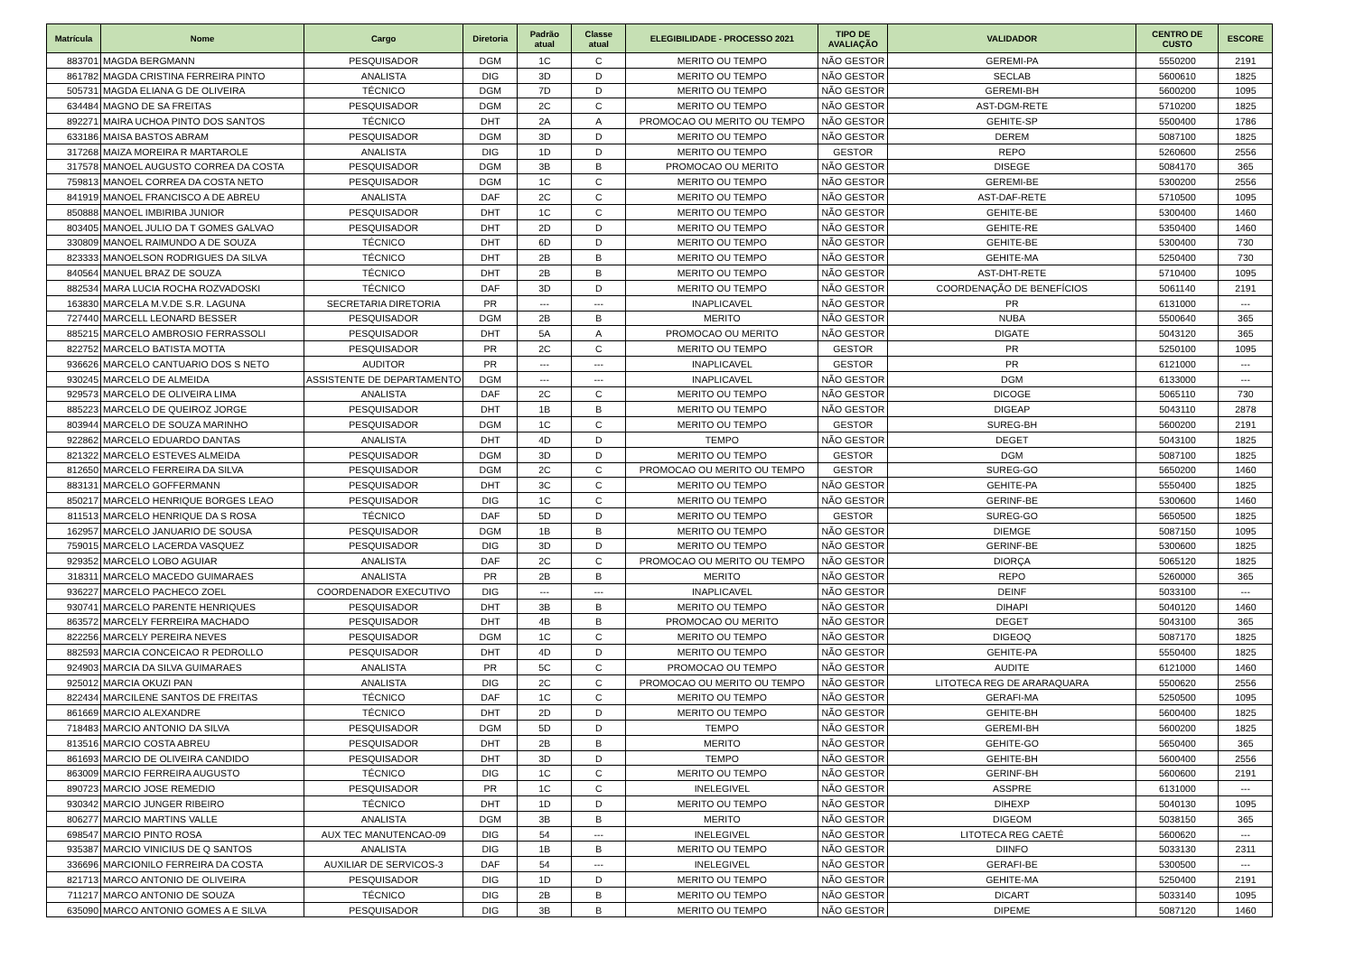| Matrícula | Nome | Cargo | Diretoria | Padrão atual | Classe atual | ELEGIBILIDADE - PROCESSO 2021 | TIPO DE AVALIAÇÃO | VALIDADOR | CENTRO DE CUSTO | ESCORE |
| --- | --- | --- | --- | --- | --- | --- | --- | --- | --- | --- |
| 883701 | MAGDA BERGMANN | PESQUISADOR | DGM | 1C | C | MERITO OU TEMPO | NÃO GESTOR | GEREMI-PA | 5550200 | 2191 |
| 861782 | MAGDA CRISTINA FERREIRA PINTO | ANALISTA | DIG | 3D | D | MERITO OU TEMPO | NÃO GESTOR | SECLAB | 5600610 | 1825 |
| 505731 | MAGDA ELIANA G DE OLIVEIRA | TÉCNICO | DGM | 7D | D | MERITO OU TEMPO | NÃO GESTOR | GEREMI-BH | 5600200 | 1095 |
| 634484 | MAGNO DE SA FREITAS | PESQUISADOR | DGM | 2C | C | MERITO OU TEMPO | NÃO GESTOR | AST-DGM-RETE | 5710200 | 1825 |
| 892271 | MAIRA UCHOA PINTO DOS SANTOS | TÉCNICO | DHT | 2A | A | PROMOCAO OU MERITO OU TEMPO | NÃO GESTOR | GEHITE-SP | 5500400 | 1786 |
| 633186 | MAISA BASTOS ABRAM | PESQUISADOR | DGM | 3D | D | MERITO OU TEMPO | NÃO GESTOR | DEREM | 5087100 | 1825 |
| 317268 | MAIZA MOREIRA R MARTAROLE | ANALISTA | DIG | 1D | D | MERITO OU TEMPO | GESTOR | REPO | 5260600 | 2556 |
| 317578 | MANOEL AUGUSTO CORREA DA COSTA | PESQUISADOR | DGM | 3B | B | PROMOCAO OU MERITO | NÃO GESTOR | DISEGE | 5084170 | 365 |
| 759813 | MANOEL CORREA DA COSTA NETO | PESQUISADOR | DGM | 1C | C | MERITO OU TEMPO | NÃO GESTOR | GEREMI-BE | 5300200 | 2556 |
| 841919 | MANOEL FRANCISCO A DE ABREU | ANALISTA | DAF | 2C | C | MERITO OU TEMPO | NÃO GESTOR | AST-DAF-RETE | 5710500 | 1095 |
| 850888 | MANOEL IMBIRIBA JUNIOR | PESQUISADOR | DHT | 1C | C | MERITO OU TEMPO | NÃO GESTOR | GEHITE-BE | 5300400 | 1460 |
| 803405 | MANOEL JULIO DA T GOMES GALVAO | PESQUISADOR | DHT | 2D | D | MERITO OU TEMPO | NÃO GESTOR | GEHITE-RE | 5350400 | 1460 |
| 330809 | MANOEL RAIMUNDO A DE SOUZA | TÉCNICO | DHT | 6D | D | MERITO OU TEMPO | NÃO GESTOR | GEHITE-BE | 5300400 | 730 |
| 823333 | MANOELSON RODRIGUES DA SILVA | TÉCNICO | DHT | 2B | B | MERITO OU TEMPO | NÃO GESTOR | GEHITE-MA | 5250400 | 730 |
| 840564 | MANUEL BRAZ DE SOUZA | TÉCNICO | DHT | 2B | B | MERITO OU TEMPO | NÃO GESTOR | AST-DHT-RETE | 5710400 | 1095 |
| 882534 | MARA LUCIA ROCHA ROZVADOSKI | TÉCNICO | DAF | 3D | D | MERITO OU TEMPO | NÃO GESTOR | COORDENAÇÃO DE BENEFÍCIOS | 5061140 | 2191 |
| 163830 | MARCELA M.V.DE S.R. LAGUNA | SECRETARIA DIRETORIA | PR | --- | --- | INAPLICAVEL | NÃO GESTOR | PR | 6131000 | --- |
| 727440 | MARCELL LEONARD BESSER | PESQUISADOR | DGM | 2B | B | MERITO | NÃO GESTOR | NUBA | 5500640 | 365 |
| 885215 | MARCELO AMBROSIO FERRASSOLI | PESQUISADOR | DHT | 5A | A | PROMOCAO OU MERITO | NÃO GESTOR | DIGATE | 5043120 | 365 |
| 822752 | MARCELO BATISTA MOTTA | PESQUISADOR | PR | 2C | C | MERITO OU TEMPO | GESTOR | PR | 5250100 | 1095 |
| 936626 | MARCELO CANTUARIO DOS S NETO | AUDITOR | PR | --- | --- | INAPLICAVEL | GESTOR | PR | 6121000 | --- |
| 930245 | MARCELO DE ALMEIDA | ASSISTENTE DE DEPARTAMENTO | DGM | --- | --- | INAPLICAVEL | NÃO GESTOR | DGM | 6133000 | --- |
| 929573 | MARCELO DE OLIVEIRA LIMA | ANALISTA | DAF | 2C | C | MERITO OU TEMPO | NÃO GESTOR | DICOGE | 5065110 | 730 |
| 885223 | MARCELO DE QUEIROZ JORGE | PESQUISADOR | DHT | 1B | B | MERITO OU TEMPO | NÃO GESTOR | DIGEAP | 5043110 | 2878 |
| 803944 | MARCELO DE SOUZA MARINHO | PESQUISADOR | DGM | 1C | C | MERITO OU TEMPO | GESTOR | SUREG-BH | 5600200 | 2191 |
| 922862 | MARCELO EDUARDO DANTAS | ANALISTA | DHT | 4D | D | TEMPO | NÃO GESTOR | DEGET | 5043100 | 1825 |
| 821322 | MARCELO ESTEVES ALMEIDA | PESQUISADOR | DGM | 3D | D | MERITO OU TEMPO | GESTOR | DGM | 5087100 | 1825 |
| 812650 | MARCELO FERREIRA DA SILVA | PESQUISADOR | DGM | 2C | C | PROMOCAO OU MERITO OU TEMPO | GESTOR | SUREG-GO | 5650200 | 1460 |
| 883131 | MARCELO GOFFERMANN | PESQUISADOR | DHT | 3C | C | MERITO OU TEMPO | NÃO GESTOR | GEHITE-PA | 5550400 | 1825 |
| 850217 | MARCELO HENRIQUE BORGES LEAO | PESQUISADOR | DIG | 1C | C | MERITO OU TEMPO | NÃO GESTOR | GERINF-BE | 5300600 | 1460 |
| 811513 | MARCELO HENRIQUE DA S ROSA | TÉCNICO | DAF | 5D | D | MERITO OU TEMPO | GESTOR | SUREG-GO | 5650500 | 1825 |
| 162957 | MARCELO JANUARIO DE SOUSA | PESQUISADOR | DGM | 1B | B | MERITO OU TEMPO | NÃO GESTOR | DIEMGE | 5087150 | 1095 |
| 759015 | MARCELO LACERDA VASQUEZ | PESQUISADOR | DIG | 3D | D | MERITO OU TEMPO | NÃO GESTOR | GERINF-BE | 5300600 | 1825 |
| 929352 | MARCELO LOBO AGUIAR | ANALISTA | DAF | 2C | C | PROMOCAO OU MERITO OU TEMPO | NÃO GESTOR | DIORÇA | 5065120 | 1825 |
| 318311 | MARCELO MACEDO GUIMARAES | ANALISTA | PR | 2B | B | MERITO | NÃO GESTOR | REPO | 5260000 | 365 |
| 936227 | MARCELO PACHECO ZOEL | COORDENADOR EXECUTIVO | DIG | --- | --- | INAPLICAVEL | NÃO GESTOR | DEINF | 5033100 | --- |
| 930741 | MARCELO PARENTE HENRIQUES | PESQUISADOR | DHT | 3B | B | MERITO OU TEMPO | NÃO GESTOR | DIHAPI | 5040120 | 1460 |
| 863572 | MARCELY FERREIRA MACHADO | PESQUISADOR | DHT | 4B | B | PROMOCAO OU MERITO | NÃO GESTOR | DEGET | 5043100 | 365 |
| 822256 | MARCELY PEREIRA NEVES | PESQUISADOR | DGM | 1C | C | MERITO OU TEMPO | NÃO GESTOR | DIGEOQ | 5087170 | 1825 |
| 882593 | MARCIA CONCEICAO R PEDROLLO | PESQUISADOR | DHT | 4D | D | MERITO OU TEMPO | NÃO GESTOR | GEHITE-PA | 5550400 | 1825 |
| 924903 | MARCIA DA SILVA GUIMARAES | ANALISTA | PR | 5C | C | PROMOCAO OU TEMPO | NÃO GESTOR | AUDITE | 6121000 | 1460 |
| 925012 | MARCIA OKUZI PAN | ANALISTA | DIG | 2C | C | PROMOCAO OU MERITO OU TEMPO | NÃO GESTOR | LITOTECA REG DE ARARAQUARA | 5500620 | 2556 |
| 822434 | MARCILENE SANTOS DE FREITAS | TÉCNICO | DAF | 1C | C | MERITO OU TEMPO | NÃO GESTOR | GERAFI-MA | 5250500 | 1095 |
| 861669 | MARCIO ALEXANDRE | TÉCNICO | DHT | 2D | D | MERITO OU TEMPO | NÃO GESTOR | GEHITE-BH | 5600400 | 1825 |
| 718483 | MARCIO ANTONIO DA SILVA | PESQUISADOR | DGM | 5D | D | TEMPO | NÃO GESTOR | GEREMI-BH | 5600200 | 1825 |
| 813516 | MARCIO COSTA ABREU | PESQUISADOR | DHT | 2B | B | MERITO | NÃO GESTOR | GEHITE-GO | 5650400 | 365 |
| 861693 | MARCIO DE OLIVEIRA CANDIDO | PESQUISADOR | DHT | 3D | D | TEMPO | NÃO GESTOR | GEHITE-BH | 5600400 | 2556 |
| 863009 | MARCIO FERREIRA AUGUSTO | TÉCNICO | DIG | 1C | C | MERITO OU TEMPO | NÃO GESTOR | GERINF-BH | 5600600 | 2191 |
| 890723 | MARCIO JOSE REMEDIO | PESQUISADOR | PR | 1C | C | INELEGIVEL | NÃO GESTOR | ASSPRE | 6131000 | --- |
| 930342 | MARCIO JUNGER RIBEIRO | TÉCNICO | DHT | 1D | D | MERITO OU TEMPO | NÃO GESTOR | DIHEXP | 5040130 | 1095 |
| 806277 | MARCIO MARTINS VALLE | ANALISTA | DGM | 3B | B | MERITO | NÃO GESTOR | DIGEOM | 5038150 | 365 |
| 698547 | MARCIO PINTO ROSA | AUX TEC MANUTENCAO-09 | DIG | 54 | --- | INELEGIVEL | NÃO GESTOR | LITOTECA REG CAETÉ | 5600620 | --- |
| 935387 | MARCIO VINICIUS DE Q SANTOS | ANALISTA | DIG | 1B | B | MERITO OU TEMPO | NÃO GESTOR | DIINFO | 5033130 | 2311 |
| 336696 | MARCIONILO FERREIRA DA COSTA | AUXILIAR DE SERVICOS-3 | DAF | 54 | --- | INELEGIVEL | NÃO GESTOR | GERAFI-BE | 5300500 | --- |
| 821713 | MARCO ANTONIO DE OLIVEIRA | PESQUISADOR | DIG | 1D | D | MERITO OU TEMPO | NÃO GESTOR | GEHITE-MA | 5250400 | 2191 |
| 711217 | MARCO ANTONIO DE SOUZA | TÉCNICO | DIG | 2B | B | MERITO OU TEMPO | NÃO GESTOR | DICART | 5033140 | 1095 |
| 635090 | MARCO ANTONIO GOMES A E SILVA | PESQUISADOR | DIG | 3B | B | MERITO OU TEMPO | NÃO GESTOR | DIPEME | 5087120 | 1460 |